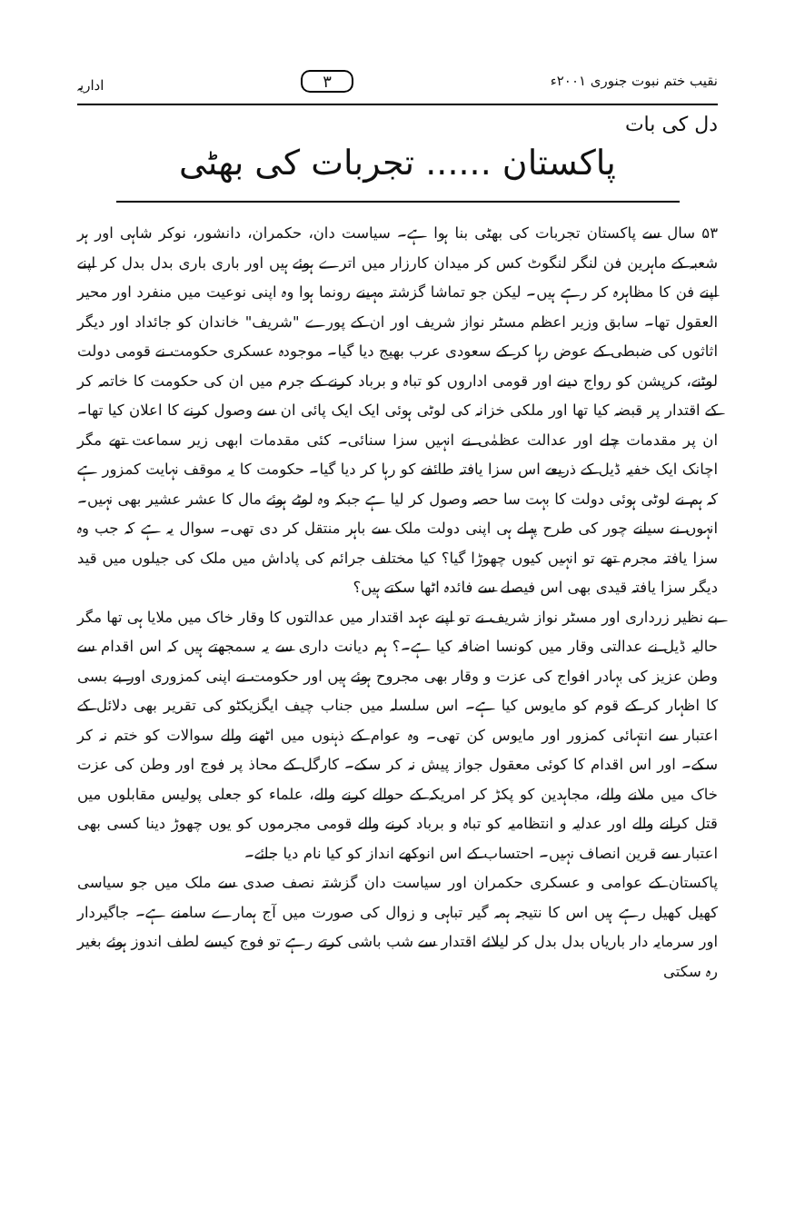نقیب ختم نبوت جنوری ۲۰۰۱ء ۳ اداریہ
دل کی بات
پاکستان ...... تجربات کی بھٹی
۵۳ سال سے پاکستان تجربات کی بھٹی بنا ہوا ہے۔ سیاست دان، حکمران، دانشور، نوکر شاہی اور ہر شعبہ کے ماہرین فن لنگر لنگوٹ کس کر میدان کارزار میں اترے ہوئے ہیں اور باری باری بدل بدل کر اپنے اپنے فن کا مظاہرہ کر رہے ہیں۔ لیکن جو تماشا گزشتہ مہینے رونما ہوا وہ اپنی نوعیت میں منفرد اور محیر العقول تھا۔ سابق وزیر اعظم مسٹر نواز شریف اور ان کے پورے "شریف" خاندان کو جائداد اور دیگر اثاثوں کی ضبطی کے عوض رہا کر کے سعودی عرب بھیج دیا گیا۔ موجودہ عسکری حکومت نے قومی دولت لوٹنے، کرپشن کو رواج دینے اور قومی اداروں کو تباہ و برباد کرنے کے جرم میں ان کی حکومت کا خاتمہ کر کے اقتدار پر قبضہ کیا تھا اور ملکی خزانہ کی لوٹی ہوئی ایک ایک پائی ان سے وصول کرنے کا اعلان کیا تھا۔ ان پر مقدمات چلے اور عدالت عظمٰی نے انہیں سزا سنائی۔ کئی مقدمات ابھی زیر سماعت تھے مگر اچانک ایک خفیہ ڈیل کے ذریعے اس سزا یافتہ طائفے کو رہا کر دیا گیا۔ حکومت کا یہ موقف نہایت کمزور ہے کہ ہم نے لوٹی ہوئی دولت کا بہت سا حصہ وصول کر لیا ہے جبکہ وہ لوٹے ہوئے مال کا عشر عشیر بھی نہیں۔ انہوں نے سیانے چور کی طرح پہلے ہی اپنی دولت ملک سے باہر منتقل کر دی تھی۔ سوال یہ ہے کہ جب وہ سزا یافتہ مجرم تھے تو انہیں کیوں چھوڑا گیا؟ کیا مختلف جرائم کی پاداش میں ملک کی جیلوں میں قید دیگر سزا یافتہ قیدی بھی اس فیصلے سے فائدہ اٹھا سکتے ہیں؟
بے نظیر زرداری اور مسٹر نواز شریف نے تو اپنے عہد اقتدار میں عدالتوں کا وقار خاک میں ملایا ہی تھا مگر حالیہ ڈیل نے عدالتی وقار میں کونسا اضافہ کیا ہے۔؟ ہم دیانت داری سے یہ سمجھتے ہیں کہ اس اقدام سے وطن عزیز کی بہادر افواج کی عزت و وقار بھی مجروح ہوئے ہیں اور حکومت نے اپنی کمزوری اور بے بسی کا اظہار کر کے قوم کو مایوس کیا ہے۔ اس سلسلہ میں جناب چیف ایگزیکٹو کی تقریر بھی دلائل کے اعتبار سے انتہائی کمزور اور مایوس کن تھی۔ وہ عوام کے ذہنوں میں اٹھنے والے سوالات کو ختم نہ کر سکے۔ اور اس اقدام کا کوئی معقول جواز پیش نہ کر سکے۔ کارگل کے محاذ پر فوج اور وطن کی عزت خاک میں ملانے والے، مجاہدین کو پکڑ کر امریکہ کے حوالے کرنے والے، علماء کو جعلی پولیس مقابلوں میں قتل کرانے والے اور عدلیہ و انتظامیہ کو تباہ و برباد کرنے والے قومی مجرموں کو یوں چھوڑ دینا کسی بھی اعتبار سے قرین انصاف نہیں۔ احتساب کے اس انوکھے انداز کو کیا نام دیا جائے۔
پاکستان کے عوامی و عسکری حکمران اور سیاست دان گزشتہ نصف صدی سے ملک میں جو سیاسی کھیل کھیل رہے ہیں اس کا نتیجہ ہمہ گیر تباہی و زوال کی صورت میں آج ہمارے سامنے ہے۔ جاگیردار اور سرمایہ دار باریاں بدل بدل کر لیلائے اقتدار سے شب باشی کرتے رہے تو فوج کیسے لطف اندوز ہوئے بغیر رہ سکتی